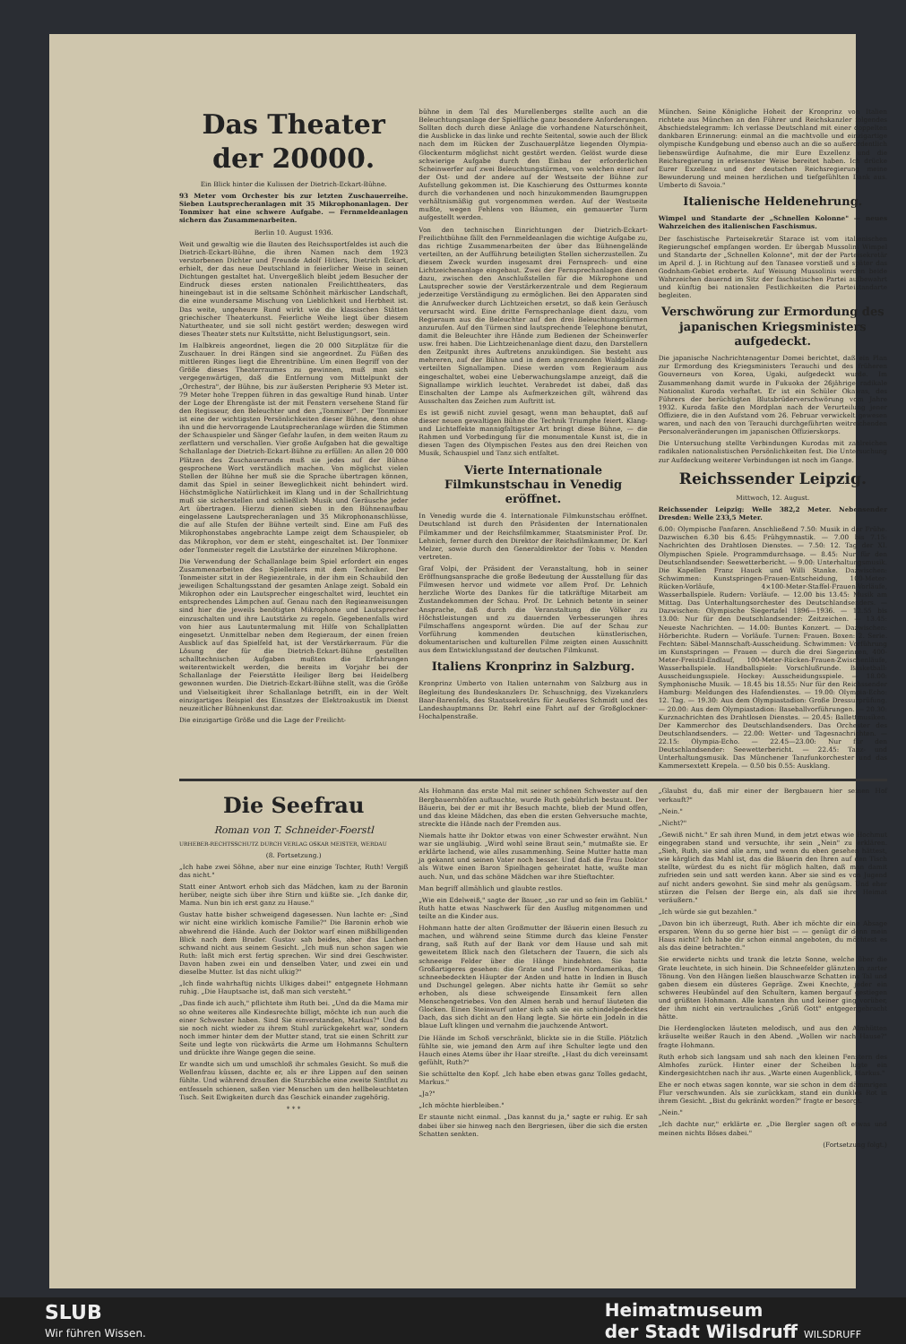Das Theater der 20000.
Ein Blick hinter die Kulissen der Dietrich-Eckart-Bühne.
93 Meter vom Orchester bis zur letzten Zuschauerreihe. Sieben Lautsprecheranlagen mit 35 Mikrophonanlagen. Der Tonmixer hat eine schwere Aufgabe. — Fernmeldeanlagen sichern das Zusammenarbeiten.
Berlin 10. August 1936.
Weit und gewaltig wie die Bauten des Reichssportfeldes ist auch die Dietrich-Eckart-Bühne, die ihren Namen nach dem 1923 verstorbenen Dichter und Freunde Adolf Hitlers, Dietrich Eckart, erhielt, der das neue Deutschland in feierlicher Weise in seinen Dichtungen gestaltet hat. Unvergeßlich bleibt jedem Besucher der Eindruck dieses ersten nationalen Freilichttheaters, das hineingebaut ist in die seltsame Schönheit märkischer Landschaft, die eine wundersame Mischung von Lieblichkeit und Herbheit ist. Das weite, ungeheure Rund wirkt wie die klassischen Stätten griechischer Theaterkunst. Feierliche Weihe liegt über diesem Naturtheater, und sie soll nicht gestört werden; deswegen wird dieses Theater stets nur Kultstätte, nicht Belustigungsort, sein.
Im Halbkreis angeordnet, liegen die 20 000 Sitzplätze für die Zuschauer. In drei Rängen sind sie angeordnet. Zu Füßen des mittleren Ringes liegt die Ehrentribüne. Um einen Begriff von der Größe dieses Theaterraumes zu gewinnen, muß man sich vergegenwärtigen, daß die Entfernung vom Mittelpunkt der „Orchestra", der Bühne, bis zur äußersten Peripherie 93 Meter ist. 79 Meter hohe Treppen führen in das gewaltige Rund hinab. Unter der Loge der Ehrengäste ist der mit Fenstern versehene Stand für den Regisseur, den Beleuchter und den „Tonmixer". Der Tonmixer ist eine der wichtigsten Persönlichkeiten dieser Bühne, denn ohne ihn und die hervorragende Lautsprecheranlage würden die Stimmen der Schauspieler und Sänger Gefahr laufen, in dem weiten Raum zu zerflattern und verschallen. Vier große Aufgaben hat die gewaltige Schallanlage der Dietrich-Eckart-Bühne zu erfüllen: An allen 20 000 Plätzen des Zuschauerrunds muß sie jedes auf der Bühne gesprochene Wort verständlich machen. Von möglichst vielen Stellen der Bühne her muß sie die Sprache übertragen können, damit das Spiel in seiner Beweglichkeit nicht behindert wird. Höchstmögliche Natürlichkeit im Klang und in der Schallrichtung muß sie sicherstellen und schließlich Musik und Geräusche jeder Art übertragen. Hierzu dienen sieben in den Bühnenaufbau eingelassene Lautsprecheranlagen und 35 Mikrophonanschlüsse, die auf alle Stufen der Bühne verteilt sind. Eine am Fuß des Mikrophonstabes angebrachte Lampe zeigt dem Schauspieler, ob das Mikrophon, vor dem er steht, eingeschaltet ist. Der Tonmixer oder Tonmeister regelt die Lautstärke der einzelnen Mikrophone.
Die Verwendung der Schallanlage beim Spiel erfordert ein enges Zusammenarbeiten des Spielleiters mit dem Techniker. Der Tonmeister sitzt in der Regiezentrale, in der ihm ein Schaubild den jeweiligen Schaltungsstand der gesamten Anlage zeigt. Sobald ein Mikrophon oder ein Lautsprecher eingeschaltet wird, leuchtet ein entsprechendes Lämpchen auf. Genau nach den Regieanweisungen sind hier die jeweils benötigten Mikrophone und Lautsprecher einzuschalten und ihre Lautstärke zu regeln. Gegebenenfalls wird von hier aus Lautuntermalung mit Hilfe von Schallplatten eingesetzt. Unmittelbar neben dem Regieraum, der einen freien Ausblick auf das Spielfeld hat, ist der Verstärkerraum. Für die Lösung der für die Dietrich-Eckart-Bühne gestellten schalltechnischen Aufgaben mußten die Erfahrungen weiterentwickelt werden, die bereits im Vorjahr bei der Schallanlage der Feierstätte Heiliger Berg bei Heidelberg gewonnen wurden. Die Dietrich-Eckart-Bühne stellt, was die Größe und Vielseitigkeit ihrer Schallanlage betrifft, ein in der Welt einzigartiges Beispiel des Einsatzes der Elektroakustik im Dienst neuzeitlicher Bühnenkunst dar.
Die einzigartige Größe und die Lage der Freilicht-
bühne in dem Tal des Murellenberges stellte auch an die Beleuchtungsanlage der Spielfläche ganz besondere Anforderungen. Sollten doch durch diese Anlage die vorhandene Naturschönheit, die Ausblicke in das linke und rechte Seitental, sowie auch der Blick nach dem im Rücken der Zuschauerplätze liegenden Olympia-Glockenturm möglichst nicht gestört werden. Gelöst wurde diese schwierige Aufgabe durch den Einbau der erforderlichen Scheinwerfer auf zwei Beleuchtungstürmen, von welchen einer auf der Ost- und der andere auf der Westseite der Bühne zur Aufstellung gekommen ist. Die Kaschierung des Ostturmes konnte durch die vorhandenen und noch hinzukommenden Baumgruppen verhältnismäßig gut vorgenommen werden. Auf der Westseite mußte, wegen Fehlens von Bäumen, ein gemauerter Turm aufgestellt werden.
Von den technischen Einrichtungen der Dietrich-Eckart-Freilichtbühne fällt den Fernmeldeanlagen die wichtige Aufgabe zu, das richtige Zusammenarbeiten der über das Bühnengelände verteilten, an der Aufführung beteiligten Stellen sicherzustellen. Zu diesem Zweck wurden insgesamt drei Fernsprech- und eine Lichtzeichenanlage eingebaut. Zwei der Fernsprechanlagen dienen dazu, zwischen den Anschlußstellen für die Mikrophone und Lautsprecher sowie der Verstärkerzentrale und dem Regieraum jederzeitige Verständigung zu ermöglichen. Bei den Apparaten sind die Anrufwecker durch Lichtzeichen ersetzt, so daß kein Geräusch verursacht wird. Eine dritte Fernsprechanlage dient dazu, vom Regieraum aus die Beleuchter auf den drei Beleuchtungstürmen anzurufen. Auf den Türmen sind lautsprechende Telephone benutzt, damit die Beleuchter ihre Hände zum Bedienen der Scheinwerfer usw. frei haben. Die Lichtzeichenanlage dient dazu, den Darstellern den Zeitpunkt ihres Auftretens anzukündigen. Sie besteht aus mehreren, auf der Bühne und in dem angrenzenden Waldgelände verteilten Signallampen. Diese werden vom Regieraum aus eingeschaltet, wobei eine Ueberwachungslampe anzeigt, daß die Signallampe wirklich leuchtet. Verabredet ist dabei, daß das Einschalten der Lampe als Aufmerkzeichen gilt, während das Ausschalten das Zeichen zum Auftritt ist.
Es ist gewiß nicht zuviel gesagt, wenn man behauptet, daß auf dieser neuen gewaltigen Bühne die Technik Triumphe feiert. Klang- und Lichteffekte mannigfaltigster Art bringt diese Bühne, — die Rahmen und Vorbedingung für die monumentale Kunst ist, die in diesen Tagen des Olympischen Festes aus den drei Reichen von Musik, Schauspiel und Tanz sich entfaltet.
Vierte Internationale Filmkunstschau in Venedig eröffnet.
In Venedig wurde die 4. Internationale Filmkunstschau eröffnet. Deutschland ist durch den Präsidenten der Internationalen Filmkammer und der Reichsfilmkammer, Staatsminister Prof. Dr. Lehnich, ferner durch den Direktor der Reichsfilmkammer, Dr. Karl Melzer, sowie durch den Generaldirektor der Tobis v. Menden vertreten.
Graf Volpi, der Präsident der Veranstaltung, hob in seiner Eröffnungsansprache die große Bedeutung der Ausstellung für das Filmwesen hervor und widmete vor allem Prof. Dr. Lehnich herzliche Worte des Dankes für die tatkräftige Mitarbeit am Zustandekommen der Schau. Prof. Dr. Lehnich betonte in seiner Ansprache, daß durch die Veranstaltung die Völker zu Höchstleistungen und zu dauernden Verbesserungen ihres Filmschaffens angespornt würden. Die auf der Schau zur Vorführung kommenden deutschen künstlerischen, dokumentarischen und kulturellen Filme zeigten einen Ausschnitt aus dem Entwicklungsstand der deutschen Filmkunst.
Italiens Kronprinz in Salzburg.
Kronprinz Umberto von Italien unternahm von Salzburg aus in Begleitung des Bundeskanzlers Dr. Schuschnigg, des Vizekanzlers Baar-Barenfels, des Staatssekretärs für Aeußeres Schmidt und des Landeshauptmanns Dr. Rehrl eine Fahrt auf der Großglockner-Hochalpenstraße.
München. Seine Königliche Hoheit der Kronprinz von Italien richtete aus München an den Führer und Reichskanzler folgendes Abschiedstelegramm: Ich verlasse Deutschland mit einer doppelten dankbaren Erinnerung: einmal an die machtvolle und einzigartige olympische Kundgebung und ebenso auch an die so außerordentlich liebenswürdige Aufnahme, die mir Eure Exzellenz und die Reichsregierung in erlesenster Weise bereitet haben. Ich drücke Eurer Exzellenz und der deutschen Reichsregierung meine Bewunderung und meinen herzlichen und tiefgefühlten Dank aus. Umberto di Savoia."
Italienische Heldenehrung.
Wimpel und Standarte der „Schnellen Kolonne" — neues Wahrzeichen des italienischen Faschismus.
Der faschistische Parteisekretär Starace ist vom italienischen Regierungschef empfangen worden. Er übergab Mussolini Wimpel und Standarte der „Schnellen Kolonne", mit der der Parteisekretär im April d. J. in Richtung auf den Tanasee vorstieß und später das Godnham-Gebiet eroberte. Auf Weisung Mussolinis werden beide Wahrzeichen dauernd im Sitz der faschistischen Partei aufbewahrt und künftig bei nationalen Festlichkeiten die Parteistandarte begleiten.
Verschwörung zur Ermordung des japanischen Kriegsministers aufgedeckt.
Die japanische Nachrichtenagentur Domei berichtet, daß ein Plan zur Ermordung des Kriegsministers Terauchi und des früheren Gouverneurs von Korea, Ugaki, aufgedeckt wurde. Im Zusammenhang damit wurde in Fukuoka der 26jährige radikale Nationalist Kuroda verhaftet. Er ist ein Schüler Okawas, des Führers der berüchtigten Blutsbrüderverschwörung vom Jahre 1932. Kuroda faßte den Mordplan nach der Verurteilung jener Offiziere, die in den Aufstand vom 26. Februar verwickelt gewesen waren, und nach den von Terauchi durchgeführten weitreichenden Personalveränderungen im japanischen Offizierskorps.
Die Untersuchung stellte Verbindungen Kurodas mit zahlreichen radikalen nationalistischen Persönlichkeiten fest. Die Untersuchung zur Aufdeckung weiterer Verbindungen ist noch im Gange.
Reichssender Leipzig.
Mittwoch, 12. August.
Reichssender Leipzig: Welle 382,2 Meter. Nebensender Dresden: Welle 233,5 Meter.
6.00: Olympische Fanfaren. Anschließend 7.50: Musik in der Frühe. Dazwischen 6.30 bis 6.45: Frühgymnastik. — 7.00 bis 7.15: Nachrichten des Drahtlosen Dienstes. — 7.50: 12. Tag der XI. Olympischen Spiele. Programmdurchsage. — 8.45: Nur für den Deutschlandsender: Seewetterbericht. — 9.00: Unterhaltungsmusik. Die Kapellen Franz Hauck und Willi Stanke. Dazwischen: Schwimmen: Kunstspringen-Frauen-Entscheidung, 100-Meter-Rücken-Vorläufe, 4×100-Meter-Staffel-Frauen-Vorläufe, Wasserballspiele. Rudern: Vorläufe. — 12.00 bis 13.45: Musik am Mittag. Das Unterhaltungsorchester des Deutschlandsenders. — Dazwischen: Olympische Siegertafel 1896—1936. — 12.55 bis 13.00: Nur für den Deutschlandsender: Zeitzeichen. — 13.45: Neueste Nachrichten. — 14.00: Buntes Konzert. — Dazwischen: Hörberichte. Rudern — Vorläufe. Turnen: Frauen. Boxen: 2. Serie. Fechten: Säbel-Mannschaft-Ausscheidung. Schwimmen: Vorführung im Kunstspringen — Frauen — durch die drei Siegerinnen, 400-Meter-Freistil-Endlauf, 100-Meter-Rücken-Frauen-Zwischenläufe, Wasserballspiele. Handballspiele: Vorschlußrunde. Basketball: Ausscheidungsspiele. Hockey: Ausscheidungsspiele. — 18.00: Symphonische Musik. — 18.45 bis 18.55: Nur für den Reichssender Hamburg: Meldungen des Hafendienstes. — 19.00: Olympia-Echo: 12. Tag. — 19.30: Aus dem Olympiastadion: Große Dressurprüfung. — 20.00: Aus dem Olympiastadion: Baseballvorführungen. — 20.30: Kurznachrichten des Drahtlosen Dienstes. — 20.45: Ballettmusiken. Der Kammerchor des Deutschlandsenders. Das Orchester des Deutschlandsenders. — 22.00: Wetter- und Tagesnachrichten. — 22.15: Olympia-Echo. — 22.45—23.00: Nur für den Deutschlandsender: Seewetterbericht. — 22.45: Tanz- und Unterhaltungsmusik. Das Münchener Tanzfunkorchester und das Kammersextett Krepela. — 0.50 bis 0.55: Ausklang.
Die Seefrau
Roman von T. Schneider-Foerstl
URHEBER-RECHTSSCHUTZ DURCH VERLAG OSKAR MEISTER, WERDAU
(8. Fortsetzung.)
„Ich habe zwei Söhne, aber nur eine einzige Tochter, Ruth! Vergiß das nicht."
Statt einer Antwort erhob sich das Mädchen, kam zu der Baronin herüber, neigte sich über ihre Stirn und küßte sie. „Ich danke dir, Mama. Nun bin ich erst ganz zu Hause."
Gustav hatte bisher schweigend dagesessen. Nun lachte er: „Sind wir nicht eine wirklich komische Familie?" Die Baronin erhob wie abwehrend die Hände. Auch der Doktor warf einen mißbilligenden Blick nach dem Bruder. Gustav sah beides, aber das Lachen schwand nicht aus seinem Gesicht. „Ich muß nun schon sagen wie Ruth: laßt mich erst fertig sprechen. Wir sind drei Geschwister. Davon haben zwei ein und denselben Vater, und zwei ein und dieselbe Mutter. Ist das nicht ulkig?"
„Ich finde wahrhaftig nichts Ulkiges dabei!" entgegnete Hohmann ruhig. „Die Hauptsache ist, daß man sich versteht."
„Das finde ich auch," pflichtete ihm Ruth bei. „Und da die Mama mir so ohne weiteres alle Kindesrechte billigt, möchte ich nun auch die einer Schwester haben. Sind Sie einverstanden, Markus?" Und da sie noch nicht wieder zu ihrem Stuhl zurückgekehrt war, sondern noch immer hinter dem der Mutter stand, trat sie einen Schritt zur Seite und legte von rückwärts die Arme um Hohmanns Schultern und drückte ihre Wange gegen die seine.
Er wandte sich um und umschloß ihr schmales Gesicht. So muß die Wellenfrau küssen, dachte er, als er ihre Lippen auf den seinen fühlte. Und während draußen die Sturzbäche eine zweite Sintflut zu entfesseln schienen, saßen vier Menschen um den hellbeleuchteten Tisch. Seit Ewigkeiten durch das Geschick einander zugehörig.
* * *
Als Hohmann das erste Mal mit seiner schönen Schwester auf den Bergbauernhöfen auftauchte, wurde Ruth gebührlich bestaunt. Der Bäuerin, bei der er mit ihr Besuch machte, blieb der Mund offen, und das kleine Mädchen, das eben die ersten Gehversuche machte, streckte die Hände nach der Fremden aus.
Niemals hatte ihr Doktor etwas von einer Schwester erwähnt. Nun war sie ungläubig. „Wird wohl seine Braut sein," mutmaßte sie. Er erklärte lachend, wie alles zusammenhing. Seine Mutter hatte man ja gekannt und seinen Vater noch besser. Und daß die Frau Doktor als Witwe einen Baron Spielhagen geheiratet hatte, wußte man auch. Nun, und das schöne Mädchen war ihre Stieftochter.
Man begriff allmählich und glaubte restlos.
„Wie ein Edelweiß," sagte der Bauer, „so rar und so fein im Geblüt." Ruth hatte etwas Naschwerk für den Ausflug mitgenommen und teilte an die Kinder aus.
Hohmann hatte der alten Großmutter der Bäuerin einen Besuch zu machen, und während seine Stimme durch das kleine Fenster drang, saß Ruth auf der Bank vor dem Hause und sah mit geweitetem Blick nach den Gletschern der Tauern, die sich als schneeige Felder über die Hänge hindehnten. Sie hatte Großartigeres gesehen: die Grate und Firnen Nordamerikas, die schneebedeckten Häupter der Anden und hatte in Indien in Busch und Dschungel gelegen. Aber nichts hatte ihr Gemüt so sehr erhoben, als diese schweigende Einsamkeit fern allen Menschengetriebes. Von den Almen herab und herauf läuteten die Glocken. Einen Steinwurf unter sich sah sie ein schindelgedecktes Dach, das sich dicht an den Hang legte. Sie hörte ein Jodeln in die blaue Luft klingen und vernahm die jauchzende Antwort.
Die Hände im Schoß verschränkt, blickte sie in die Stille. Plötzlich fühlte sie, wie jemand den Arm auf ihre Schulter legte und den Hauch eines Atems über ihr Haar streifte. „Hast du dich vereinsamt gefühlt, Ruth?"
Sie schüttelte den Kopf. „Ich habe eben etwas ganz Tolles gedacht, Markus."
„Ja?"
„Ich möchte hierbleiben."
Er staunte nicht einmal. „Das kannst du ja," sagte er ruhig. Er sah dabei über sie hinweg nach den Bergriesen, über die sich die ersten Schatten senkten.
„Glaubst du, daß mir einer der Bergbauern hier seinen Hof verkauft?"
„Nein."
„Nicht?"
„Gewiß nicht." Er sah ihren Mund, in dem jetzt etwas wie Hochmut eingegraben stand und versuchte, ihr sein „Nein" zu erklären. „Sieh, Ruth, sie sind alle arm, und wenn du eben gesehen hättest, wie kärglich das Mahl ist, das die Bäuerin den Ihren auf den Tisch stellte, würdest du es nicht für möglich halten, daß man damit zufrieden sein und satt werden kann. Aber sie sind es von Jugend auf nicht anders gewohnt. Sie sind mehr als genügsam. Und eher stürzen die Felsen der Berge ein, als daß sie ihre Heimat veräußern."
„Ich würde sie gut bezahlen."
„Davon bin ich überzeugt, Ruth. Aber ich möchte dir eine Absage ersparen. Wenn du so gerne hier bist — — genügt dir denn mein Haus nicht? Ich habe dir schon einmal angeboten, du möchtest es als das deine betrachten."
Sie erwiderte nichts und trank die letzte Sonne, welche über die Grate leuchtete, in sich hinein. Die Schneefelder glänzten in zarter Tönung. Von den Hängen ließen blauschwarze Schatten ins Tal und gaben diesem ein düsteres Gepräge. Zwei Knechte, jeder ein schweres Heubündel auf den Schultern, kamen bergauf gestiegen und grüßten Hohmann. Alle kannten ihn und keiner ging vorüber, der ihm nicht ein vertrauliches „Grüß Gott" entgegengebracht hätte.
Die Herdenglocken läuteten melodisch, und aus den Almhütten kräuselte weißer Rauch in den Abend. „Wollen wir nach Hause?" fragte Hohmann.
Ruth erhob sich langsam und sah nach den kleinen Fenstern des Almhofes zurück. Hinter einer der Scheiben lugte ein Kindergesichtchen nach ihr aus. „Warte einen Augenblick, Markus."
Ehe er noch etwas sagen konnte, war sie schon in dem dämmrigen Flur verschwunden. Als sie zurückkam, stand ein dunkles Rot in ihrem Gesicht. „Bist du gekränkt worden?" fragte er besorgt.
„Nein."
„Ich dachte nur," erklärte er. „Die Bergler sagen oft etwas und meinen nichts Böses dabei."
(Fortsetzung folgt.)
SLUB
Wir führen Wissen.
Heimatmuseum
der Stadt Wilsdruff WILSDRUFF